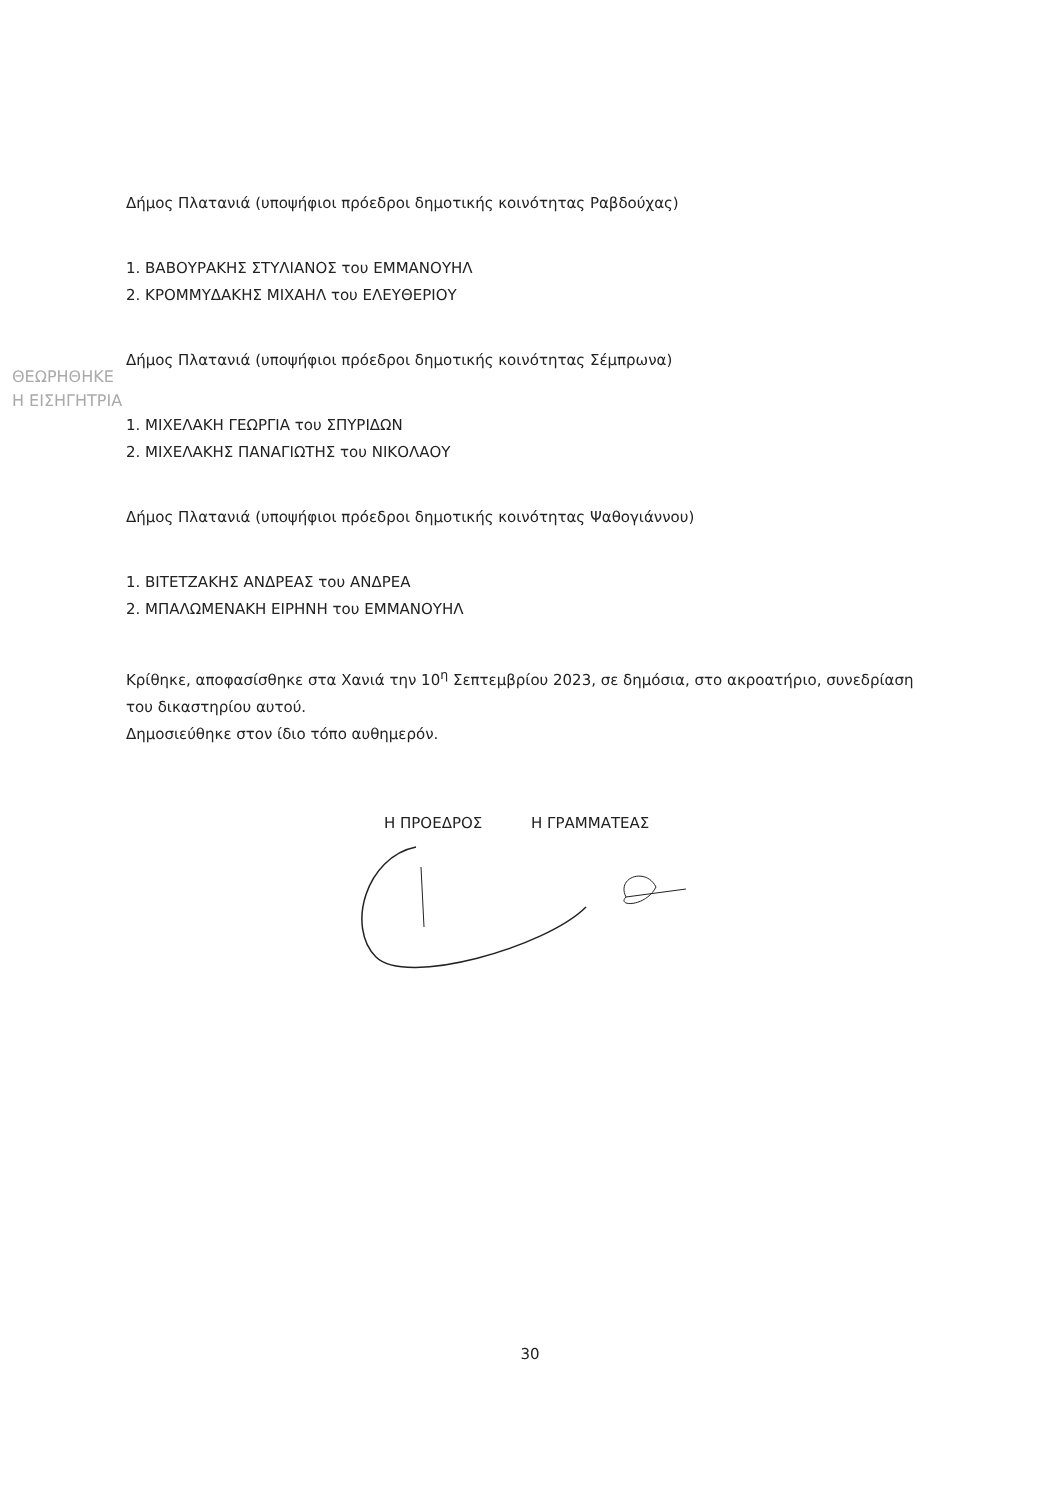ΘΕΩΡΗΘΗΚΕ
Η ΕΙΣΗΓΗΤΡΙΑ
Δήμος Πλατανιά (υποψήφιοι πρόεδροι δημοτικής κοινότητας Ραβδούχας)
1. ΒΑΒΟΥΡΑΚΗΣ ΣΤΥΛΙΑΝΟΣ του ΕΜΜΑΝΟΥΗΛ
2. ΚΡΟΜΜΥΔΑΚΗΣ ΜΙΧΑΗΛ του ΕΛΕΥΘΕΡΙΟΥ
Δήμος Πλατανιά (υποψήφιοι πρόεδροι δημοτικής κοινότητας Σέμπρωνα)
1. ΜΙΧΕΛΑΚΗ ΓΕΩΡΓΙΑ του ΣΠΥΡΙΔΩΝ
2. ΜΙΧΕΛΑΚΗΣ ΠΑΝΑΓΙΩΤΗΣ του ΝΙΚΟΛΑΟΥ
Δήμος Πλατανιά (υποψήφιοι πρόεδροι δημοτικής κοινότητας Ψαθογιάννου)
1. ΒΙΤΕΤΖΑΚΗΣ ΑΝΔΡΕΑΣ του ΑΝΔΡΕΑ
2. ΜΠΑΛΩΜΕΝΑΚΗ ΕΙΡΗΝΗ του ΕΜΜΑΝΟΥΗΛ
Κρίθηκε, αποφασίσθηκε στα Χανιά την 10<sup>η</sup> Σεπτεμβρίου 2023, σε δημόσια, στο ακροατήριο, συνεδρίαση του δικαστηρίου αυτού.
Δημοσιεύθηκε στον ίδιο τόπο αυθημερόν.
Η ΠΡΟΕΔΡΟΣ Η ΓΡΑΜΜΑΤΕΑΣ
30